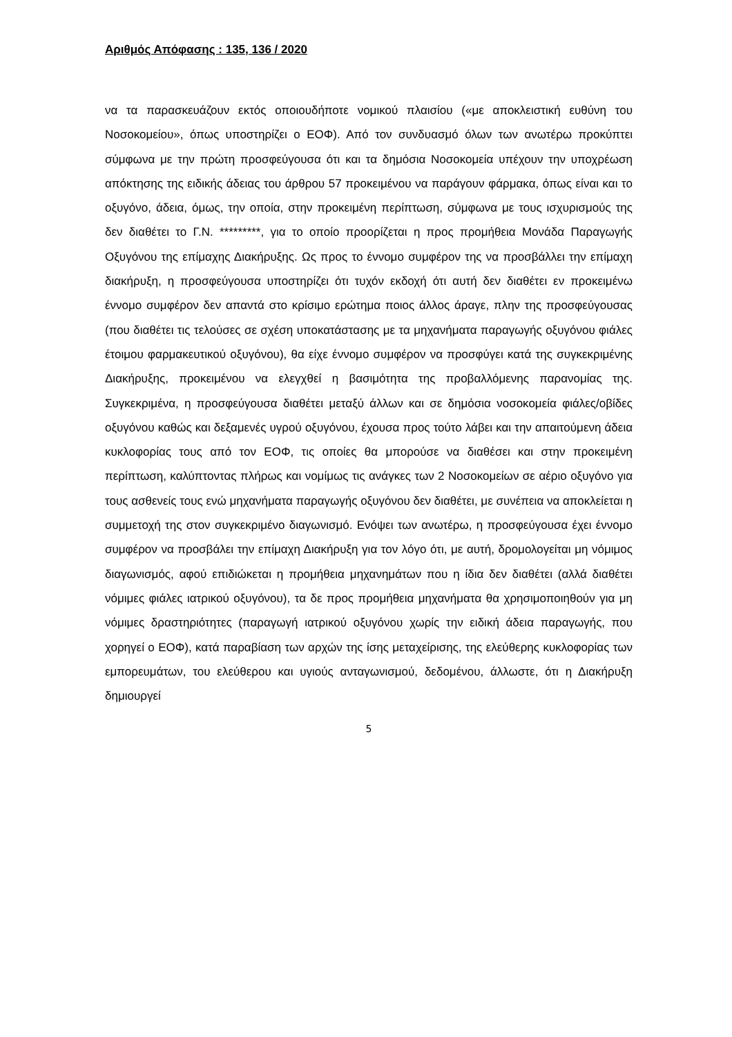Αριθμός Απόφασης : 135, 136 / 2020
να τα παρασκευάζουν εκτός οποιουδήποτε νομικού πλαισίου («με αποκλειστική ευθύνη του Νοσοκομείου», όπως υποστηρίζει ο ΕΟΦ). Από τον συνδυασμό όλων των ανωτέρω προκύπτει σύμφωνα με την πρώτη προσφεύγουσα ότι και τα δημόσια Νοσοκομεία υπέχουν την υποχρέωση απόκτησης της ειδικής άδειας του άρθρου 57 προκειμένου να παράγουν φάρμακα, όπως είναι και το οξυγόνο, άδεια, όμως, την οποία, στην προκειμένη περίπτωση, σύμφωνα με τους ισχυρισμούς της δεν διαθέτει το Γ.Ν. *********, για το οποίο προορίζεται η προς προμήθεια Μονάδα Παραγωγής Οξυγόνου της επίμαχης Διακήρυξης. Ως προς το έννομο συμφέρον της να προσβάλλει την επίμαχη διακήρυξη, η προσφεύγουσα υποστηρίζει ότι τυχόν εκδοχή ότι αυτή δεν διαθέτει εν προκειμένω έννομο συμφέρον δεν απαντά στο κρίσιμο ερώτημα ποιος άλλος άραγε, πλην της προσφεύγουσας (που διαθέτει τις τελούσες σε σχέση υποκατάστασης με τα μηχανήματα παραγωγής οξυγόνου φιάλες έτοιμου φαρμακευτικού οξυγόνου), θα είχε έννομο συμφέρον να προσφύγει κατά της συγκεκριμένης Διακήρυξης, προκειμένου να ελεγχθεί η βασιμότητα της προβαλλόμενης παρανομίας της. Συγκεκριμένα, η προσφεύγουσα διαθέτει μεταξύ άλλων και σε δημόσια νοσοκομεία φιάλες/οβίδες οξυγόνου καθώς και δεξαμενές υγρού οξυγόνου, έχουσα προς τούτο λάβει και την απαιτούμενη άδεια κυκλοφορίας τους από τον ΕΟΦ, τις οποίες θα μπορούσε να διαθέσει και στην προκειμένη περίπτωση, καλύπτοντας πλήρως και νομίμως τις ανάγκες των 2 Νοσοκομείων σε αέριο οξυγόνο για τους ασθενείς τους ενώ μηχανήματα παραγωγής οξυγόνου δεν διαθέτει, με συνέπεια να αποκλείεται η συμμετοχή της στον συγκεκριμένο διαγωνισμό. Ενόψει των ανωτέρω, η προσφεύγουσα έχει έννομο συμφέρον να προσβάλει την επίμαχη Διακήρυξη για τον λόγο ότι, με αυτή, δρομολογείται μη νόμιμος διαγωνισμός, αφού επιδιώκεται η προμήθεια μηχανημάτων που η ίδια δεν διαθέτει (αλλά διαθέτει νόμιμες φιάλες ιατρικού οξυγόνου), τα δε προς προμήθεια μηχανήματα θα χρησιμοποιηθούν για μη νόμιμες δραστηριότητες (παραγωγή ιατρικού οξυγόνου χωρίς την ειδική άδεια παραγωγής, που χορηγεί ο ΕΟΦ), κατά παραβίαση των αρχών της ίσης μεταχείρισης, της ελεύθερης κυκλοφορίας των εμπορευμάτων, του ελεύθερου και υγιούς ανταγωνισμού, δεδομένου, άλλωστε, ότι η Διακήρυξη δημιουργεί
5